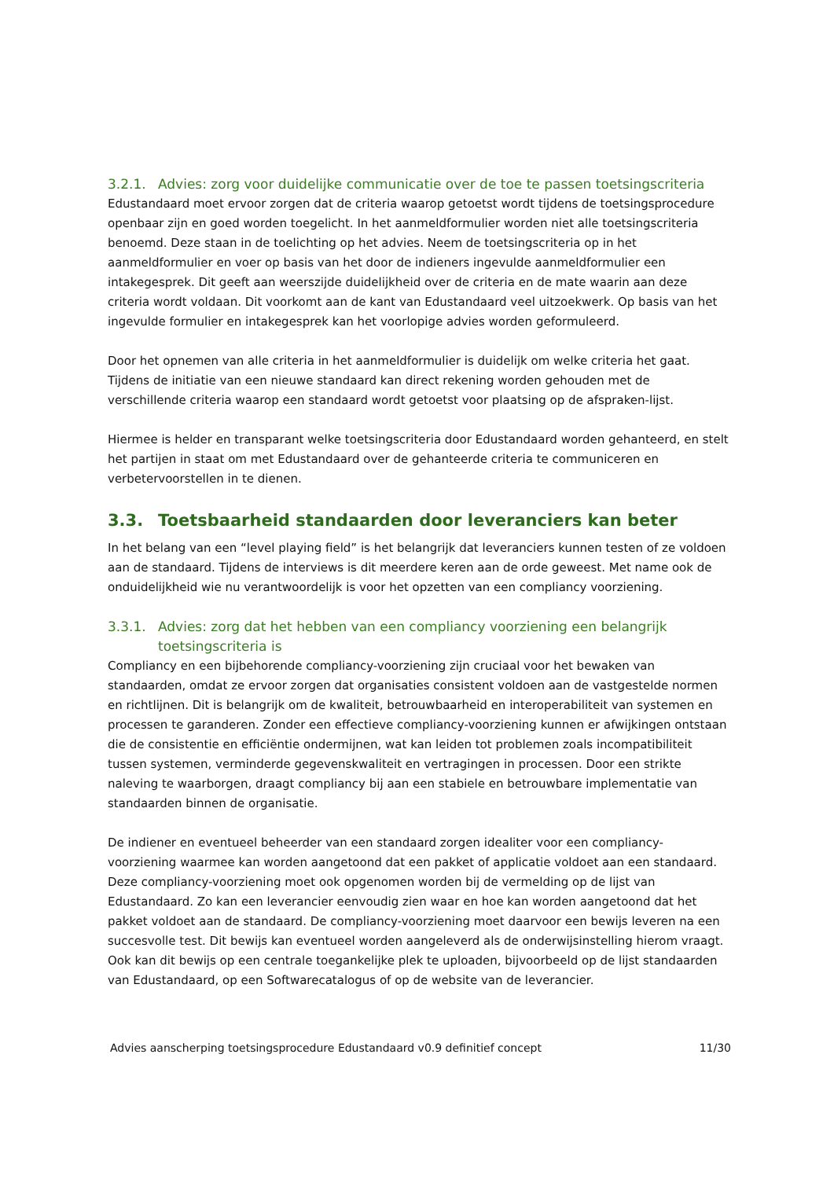3.2.1. Advies: zorg voor duidelijke communicatie over de toe te passen toetsingscriteria
Edustandaard moet ervoor zorgen dat de criteria waarop getoetst wordt tijdens de toetsingsprocedure openbaar zijn en goed worden toegelicht. In het aanmeldformulier worden niet alle toetsingscriteria benoemd. Deze staan in de toelichting op het advies. Neem de toetsingscriteria op in het aanmeldformulier en voer op basis van het door de indieners ingevulde aanmeldformulier een intakegesprek. Dit geeft aan weerszijde duidelijkheid over de criteria en de mate waarin aan deze criteria wordt voldaan. Dit voorkomt aan de kant van Edustandaard veel uitzoekwerk. Op basis van het ingevulde formulier en intakegesprek kan het voorlopige advies worden geformuleerd.
Door het opnemen van alle criteria in het aanmeldformulier is duidelijk om welke criteria het gaat. Tijdens de initiatie van een nieuwe standaard kan direct rekening worden gehouden met de verschillende criteria waarop een standaard wordt getoetst voor plaatsing op de afspraken-lijst.
Hiermee is helder en transparant welke toetsingscriteria door Edustandaard worden gehanteerd, en stelt het partijen in staat om met Edustandaard over de gehanteerde criteria te communiceren en verbetervoorstellen in te dienen.
3.3. Toetsbaarheid standaarden door leveranciers kan beter
In het belang van een “level playing field” is het belangrijk dat leveranciers kunnen testen of ze voldoen aan de standaard. Tijdens de interviews is dit meerdere keren aan de orde geweest. Met name ook de onduidelijkheid wie nu verantwoordelijk is voor het opzetten van een compliancy voorziening.
3.3.1. Advies: zorg dat het hebben van een compliancy voorziening een belangrijk toetsingscriteria is
Compliancy en een bijbehorende compliancy-voorziening zijn cruciaal voor het bewaken van standaarden, omdat ze ervoor zorgen dat organisaties consistent voldoen aan de vastgestelde normen en richtlijnen. Dit is belangrijk om de kwaliteit, betrouwbaarheid en interoperabiliteit van systemen en processen te garanderen. Zonder een effectieve compliancy-voorziening kunnen er afwijkingen ontstaan die de consistentie en efficiëntie ondermijnen, wat kan leiden tot problemen zoals incompatibiliteit tussen systemen, verminderde gegevenskwaliteit en vertragingen in processen. Door een strikte naleving te waarborgen, draagt compliancy bij aan een stabiele en betrouwbare implementatie van standaarden binnen de organisatie.
De indiener en eventueel beheerder van een standaard zorgen idealiter voor een compliancy-voorziening waarmee kan worden aangetoond dat een pakket of applicatie voldoet aan een standaard. Deze compliancy-voorziening moet ook opgenomen worden bij de vermelding op de lijst van Edustandaard. Zo kan een leverancier eenvoudig zien waar en hoe kan worden aangetoond dat het pakket voldoet aan de standaard. De compliancy-voorziening moet daarvoor een bewijs leveren na een succesvolle test. Dit bewijs kan eventueel worden aangeleverd als de onderwijsinstelling hierom vraagt. Ook kan dit bewijs op een centrale toegankelijke plek te uploaden, bijvoorbeeld op de lijst standaarden van Edustandaard, op een Softwarecatalogus of op de website van de leverancier.
Advies aanscherping toetsingsprocedure Edustandaard v0.9 definitief concept 11/30